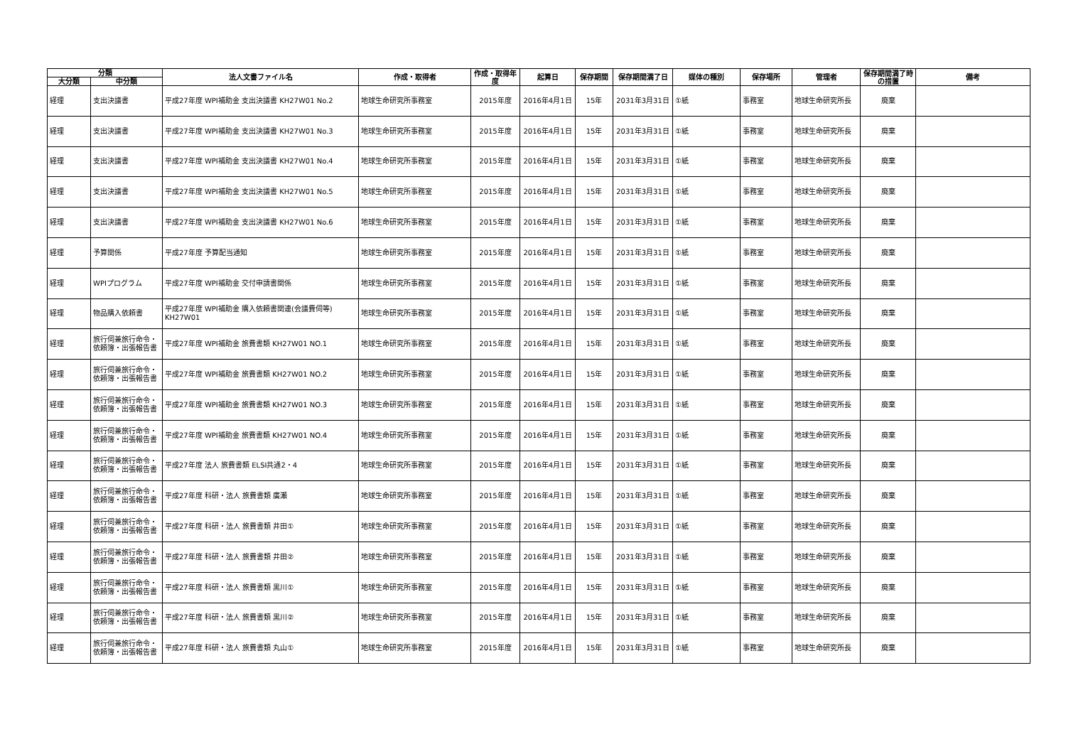| 分類 | | 法人文書ファイル名 | 作成・取得者 | 作成・取得年度 | 起算日 | 保存期間 | 保存期間満了日 | 媒体の種別 | 保存場所 | 管理者 | 保存期間満了時の措置 | 備考 |
| --- | --- | --- | --- | --- | --- | --- | --- | --- | --- | --- | --- | --- |
| 大分類 | 中分類 | | | | | | | | | | | |
| 経理 | 支出決議書 | 平成27年度 WPI補助金 支出決議書 KH27W01 No.2 | 地球生命研究所事務室 | 2015年度 | 2016年4月1日 | 15年 | 2031年3月31日 | ①紙 | 事務室 | 地球生命研究所長 | 廃棄 | |
| 経理 | 支出決議書 | 平成27年度 WPI補助金 支出決議書 KH27W01 No.3 | 地球生命研究所事務室 | 2015年度 | 2016年4月1日 | 15年 | 2031年3月31日 | ①紙 | 事務室 | 地球生命研究所長 | 廃棄 | |
| 経理 | 支出決議書 | 平成27年度 WPI補助金 支出決議書 KH27W01 No.4 | 地球生命研究所事務室 | 2015年度 | 2016年4月1日 | 15年 | 2031年3月31日 | ①紙 | 事務室 | 地球生命研究所長 | 廃棄 | |
| 経理 | 支出決議書 | 平成27年度 WPI補助金 支出決議書 KH27W01 No.5 | 地球生命研究所事務室 | 2015年度 | 2016年4月1日 | 15年 | 2031年3月31日 | ①紙 | 事務室 | 地球生命研究所長 | 廃棄 | |
| 経理 | 支出決議書 | 平成27年度 WPI補助金 支出決議書 KH27W01 No.6 | 地球生命研究所事務室 | 2015年度 | 2016年4月1日 | 15年 | 2031年3月31日 | ①紙 | 事務室 | 地球生命研究所長 | 廃棄 | |
| 経理 | 予算関係 | 平成27年度 予算配当通知 | 地球生命研究所事務室 | 2015年度 | 2016年4月1日 | 15年 | 2031年3月31日 | ①紙 | 事務室 | 地球生命研究所長 | 廃棄 | |
| 経理 | WPIプログラム | 平成27年度 WPI補助金 交付申請書関係 | 地球生命研究所事務室 | 2015年度 | 2016年4月1日 | 15年 | 2031年3月31日 | ①紙 | 事務室 | 地球生命研究所長 | 廃棄 | |
| 経理 | 物品購入依頼書 | 平成27年度 WPI補助金 購入依頼書関連(会議費伺等) KH27W01 | 地球生命研究所事務室 | 2015年度 | 2016年4月1日 | 15年 | 2031年3月31日 | ①紙 | 事務室 | 地球生命研究所長 | 廃棄 | |
| 経理 | 旅行伺兼旅行命令・依頼簿・出張報告書 | 平成27年度 WPI補助金 旅費書類 KH27W01 NO.1 | 地球生命研究所事務室 | 2015年度 | 2016年4月1日 | 15年 | 2031年3月31日 | ①紙 | 事務室 | 地球生命研究所長 | 廃棄 | |
| 経理 | 旅行伺兼旅行命令・依頼簿・出張報告書 | 平成27年度 WPI補助金 旅費書類 KH27W01 NO.2 | 地球生命研究所事務室 | 2015年度 | 2016年4月1日 | 15年 | 2031年3月31日 | ①紙 | 事務室 | 地球生命研究所長 | 廃棄 | |
| 経理 | 旅行伺兼旅行命令・依頼簿・出張報告書 | 平成27年度 WPI補助金 旅費書類 KH27W01 NO.3 | 地球生命研究所事務室 | 2015年度 | 2016年4月1日 | 15年 | 2031年3月31日 | ①紙 | 事務室 | 地球生命研究所長 | 廃棄 | |
| 経理 | 旅行伺兼旅行命令・依頼簿・出張報告書 | 平成27年度 WPI補助金 旅費書類 KH27W01 NO.4 | 地球生命研究所事務室 | 2015年度 | 2016年4月1日 | 15年 | 2031年3月31日 | ①紙 | 事務室 | 地球生命研究所長 | 廃棄 | |
| 経理 | 旅行伺兼旅行命令・依頼簿・出張報告書 | 平成27年度 法人 旅費書類 ELSI共通2・4 | 地球生命研究所事務室 | 2015年度 | 2016年4月1日 | 15年 | 2031年3月31日 | ①紙 | 事務室 | 地球生命研究所長 | 廃棄 | |
| 経理 | 旅行伺兼旅行命令・依頼簿・出張報告書 | 平成27年度 科研・法人 旅費書類 廣瀬 | 地球生命研究所事務室 | 2015年度 | 2016年4月1日 | 15年 | 2031年3月31日 | ①紙 | 事務室 | 地球生命研究所長 | 廃棄 | |
| 経理 | 旅行伺兼旅行命令・依頼簿・出張報告書 | 平成27年度 科研・法人 旅費書類 井田① | 地球生命研究所事務室 | 2015年度 | 2016年4月1日 | 15年 | 2031年3月31日 | ①紙 | 事務室 | 地球生命研究所長 | 廃棄 | |
| 経理 | 旅行伺兼旅行命令・依頼簿・出張報告書 | 平成27年度 科研・法人 旅費書類 井田② | 地球生命研究所事務室 | 2015年度 | 2016年4月1日 | 15年 | 2031年3月31日 | ①紙 | 事務室 | 地球生命研究所長 | 廃棄 | |
| 経理 | 旅行伺兼旅行命令・依頼簿・出張報告書 | 平成27年度 科研・法人 旅費書類 黒川① | 地球生命研究所事務室 | 2015年度 | 2016年4月1日 | 15年 | 2031年3月31日 | ①紙 | 事務室 | 地球生命研究所長 | 廃棄 | |
| 経理 | 旅行伺兼旅行命令・依頼簿・出張報告書 | 平成27年度 科研・法人 旅費書類 黒川② | 地球生命研究所事務室 | 2015年度 | 2016年4月1日 | 15年 | 2031年3月31日 | ①紙 | 事務室 | 地球生命研究所長 | 廃棄 | |
| 経理 | 旅行伺兼旅行命令・依頼簿・出張報告書 | 平成27年度 科研・法人 旅費書類 丸山① | 地球生命研究所事務室 | 2015年度 | 2016年4月1日 | 15年 | 2031年3月31日 | ①紙 | 事務室 | 地球生命研究所長 | 廃棄 | |